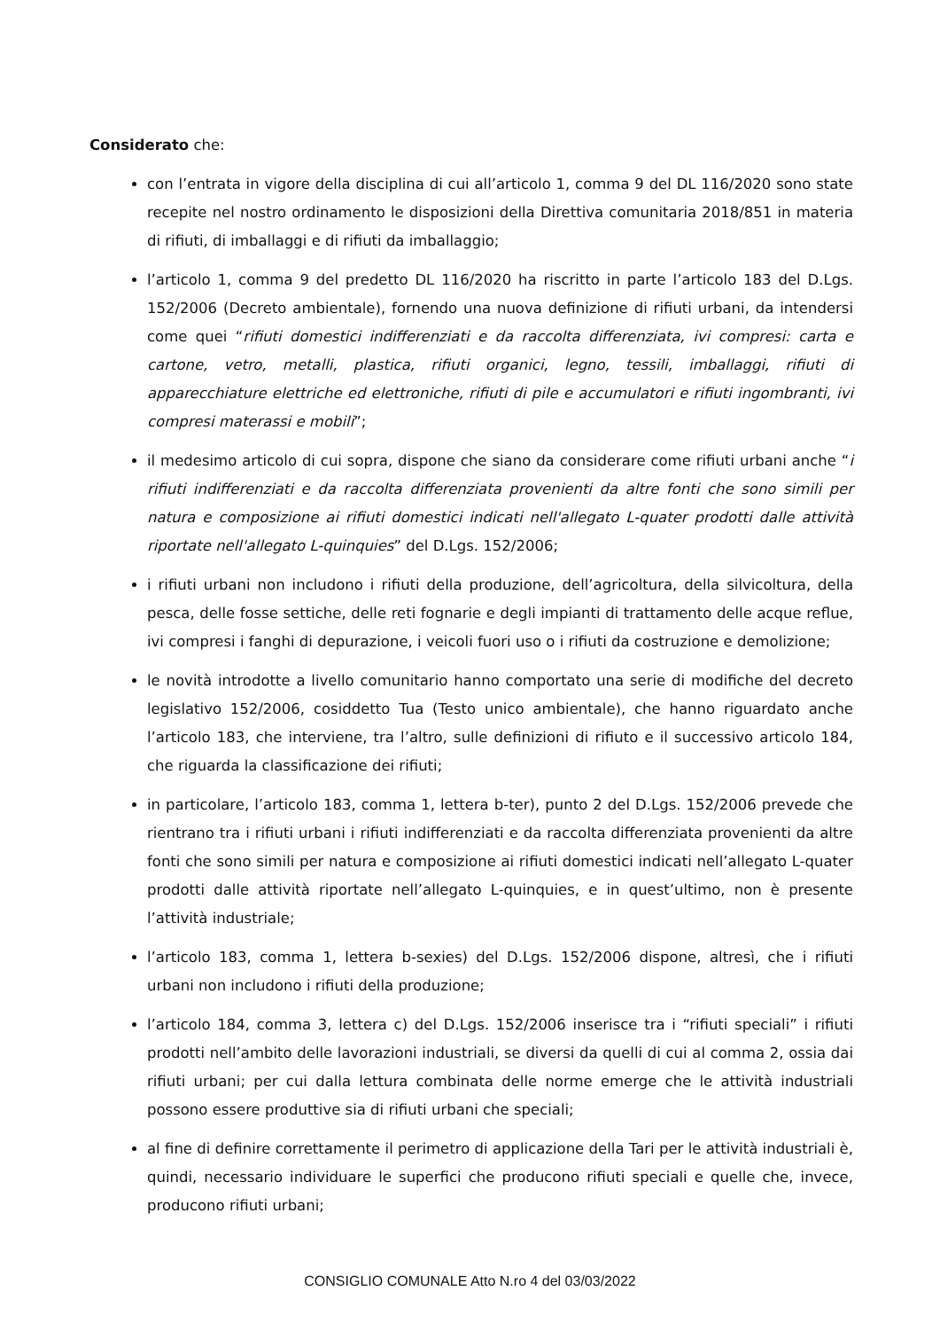Considerato che:
con l’entrata in vigore della disciplina di cui all’articolo 1, comma 9 del DL 116/2020 sono state recepite nel nostro ordinamento le disposizioni della Direttiva comunitaria 2018/851 in materia di rifiuti, di imballaggi e di rifiuti da imballaggio;
l’articolo 1, comma 9 del predetto DL 116/2020 ha riscritto in parte l’articolo 183 del D.Lgs. 152/2006 (Decreto ambientale), fornendo una nuova definizione di rifiuti urbani, da intendersi come quei “rifiuti domestici indifferenziati e da raccolta differenziata, ivi compresi: carta e cartone, vetro, metalli, plastica, rifiuti organici, legno, tessili, imballaggi, rifiuti di apparecchiature elettriche ed elettroniche, rifiuti di pile e accumulatori e rifiuti ingombranti, ivi compresi materassi e mobili”;
il medesimo articolo di cui sopra, dispone che siano da considerare come rifiuti urbani anche “i rifiuti indifferenziati e da raccolta differenziata provenienti da altre fonti che sono simili per natura e composizione ai rifiuti domestici indicati nell'allegato L-quater prodotti dalle attività riportate nell'allegato L-quinquies” del D.Lgs. 152/2006;
i rifiuti urbani non includono i rifiuti della produzione, dell’agricoltura, della silvicoltura, della pesca, delle fosse settiche, delle reti fognarie e degli impianti di trattamento delle acque reflue, ivi compresi i fanghi di depurazione, i veicoli fuori uso o i rifiuti da costruzione e demolizione;
le novità introdotte a livello comunitario hanno comportato una serie di modifiche del decreto legislativo 152/2006, cosiddetto Tua (Testo unico ambientale), che hanno riguardato anche l’articolo 183, che interviene, tra l’altro, sulle definizioni di rifiuto e il successivo articolo 184, che riguarda la classificazione dei rifiuti;
in particolare, l’articolo 183, comma 1, lettera b-ter), punto 2 del D.Lgs. 152/2006 prevede che rientrano tra i rifiuti urbani i rifiuti indifferenziati e da raccolta differenziata provenienti da altre fonti che sono simili per natura e composizione ai rifiuti domestici indicati nell’allegato L-quater prodotti dalle attività riportate nell’allegato L-quinquies, e in quest’ultimo, non è presente l’attività industriale;
l’articolo 183, comma 1, lettera b-sexies) del D.Lgs. 152/2006 dispone, altresì, che i rifiuti urbani non includono i rifiuti della produzione;
l’articolo 184, comma 3, lettera c) del D.Lgs. 152/2006 inserisce tra i “rifiuti speciali” i rifiuti prodotti nell’ambito delle lavorazioni industriali, se diversi da quelli di cui al comma 2, ossia dai rifiuti urbani; per cui dalla lettura combinata delle norme emerge che le attività industriali possono essere produttive sia di rifiuti urbani che speciali;
al fine di definire correttamente il perimetro di applicazione della Tari per le attività industriali è, quindi, necessario individuare le superfici che producono rifiuti speciali e quelle che, invece, producono rifiuti urbani;
CONSIGLIO COMUNALE Atto N.ro 4 del 03/03/2022